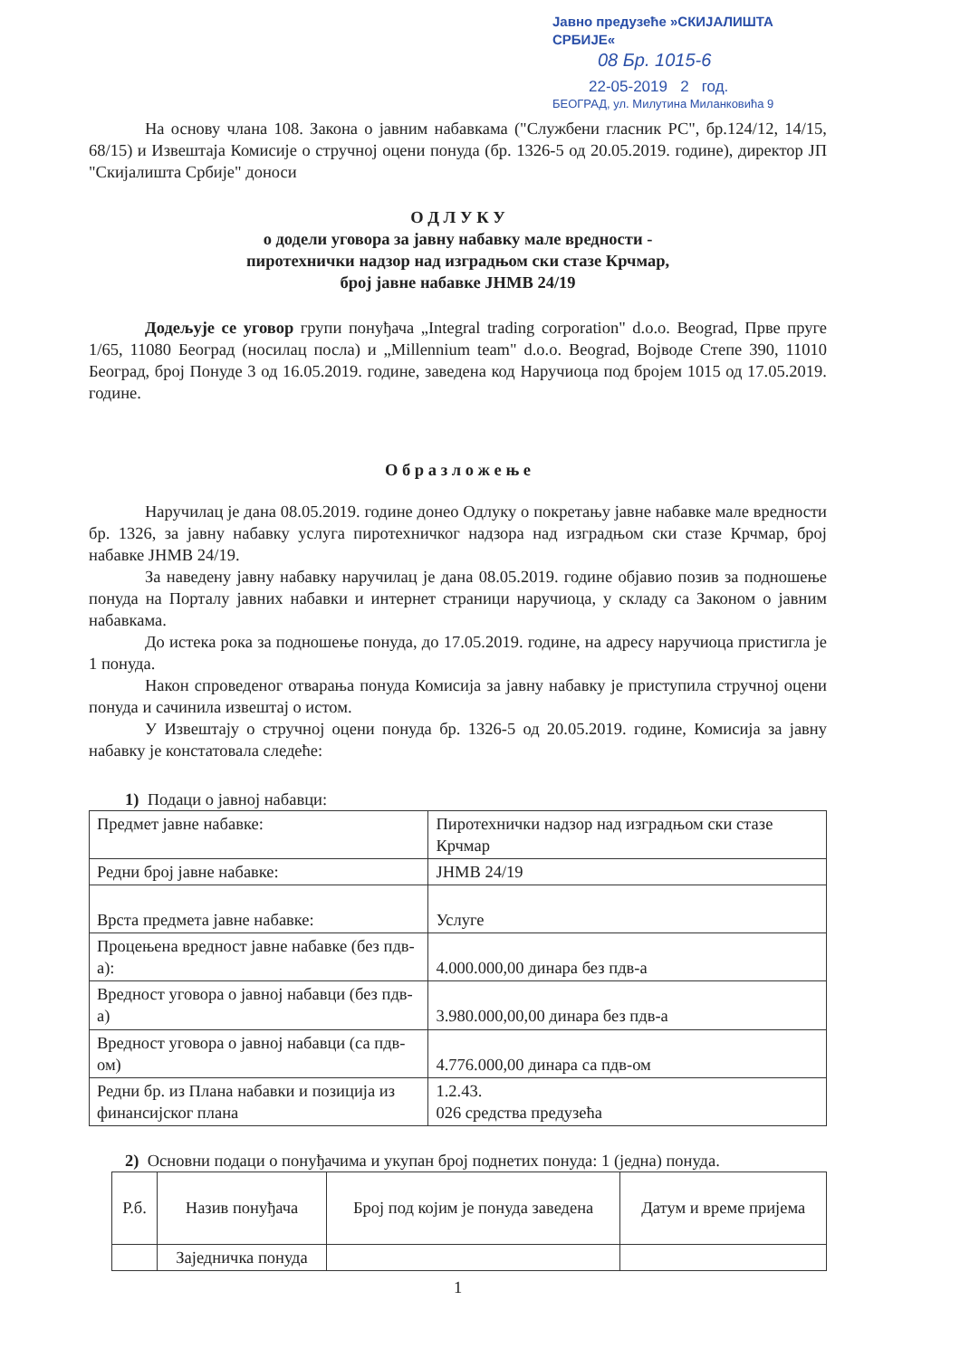Јавно предузеће »СКИЈАЛИШТА СРБИЈЕ«
08 Бр. 1015-6
22-05-2019 2 год.
БЕОГРАД, ул. Милутина Миланковића 9
На основу члана 108. Закона о јавним набавкама ("Службени гласник РС", бр.124/12, 14/15, 68/15) и Извештаја Комисије о стручној оцени понуда (бр. 1326-5 од 20.05.2019. године), директор ЈП "Скијалишта Србије" доноси
О Д Л У К У
о додели уговора за јавну набавку мале вредности -
пиротехнички надзор над изградњом ски стазе Крчмар,
број јавне набавке ЈНМВ 24/19
Додељује се уговор групи понуђача „Integral trading corporation" d.o.o. Beograd, Прве пруге 1/65, 11080 Београд (носилац посла) и „Millennium team" d.o.o. Beograd, Војводе Степе 390, 11010 Београд, број Понуде 3 од 16.05.2019. године, заведена код Наручиоца под бројем 1015 од 17.05.2019. године.
О б р а з л о ж е њ е
Наручилац је дана 08.05.2019. године донео Одлуку о покретању јавне набавке мале вредности бр. 1326, за јавну набавку услуга пиротехничког надзора над изградњом ски стазе Крчмар, број набавке ЈНМВ 24/19.
За наведену јавну набавку наручилац је дана 08.05.2019. године објавио позив за подношење понуда на Порталу јавних набавки и интернет страници наручиоца, у складу са Законом о јавним набавкама.
До истека рока за подношење понуда, до 17.05.2019. године, на адресу наручиоца пристигла је 1 понуда.
Након спроведеног отварања понуда Комисија за јавну набавку је приступила стручној оцени понуда и сачинила извештај о истом.
У Извештају о стручној оцени понуда бр. 1326-5 од 20.05.2019. године, Комисија за јавну набавку је констатовала следеће:
1) Подаци о јавној набавци:
| Предмет јавне набавке: | Пиротехнички надзор над изградњом ски стазе Крчмар |
| Редни број јавне набавке: | ЈНМВ 24/19 |
| Врста предмета јавне набавке: | Услуге |
| Процењена вредност јавне набавке (без пдв-а): | 4.000.000,00 динара без пдв-а |
| Вредност уговора о јавној набавци (без пдв-а) | 3.980.000,00,00 динара без пдв-а |
| Вредност уговора о јавној набавци (са пдв-ом) | 4.776.000,00 динара са пдв-ом |
| Редни бр. из Плана набавки и позиција из финансијског плана | 1.2.43. 026 средства предузећа |
2) Основни подаци о понуђачима и укупан број поднетих понуда: 1 (једна) понуда.
| Р.б. | Назив понуђача | Број под којим је понуда заведена | Датум и време пријема |
| --- | --- | --- | --- |
| | Заједничка понуда | | |
1